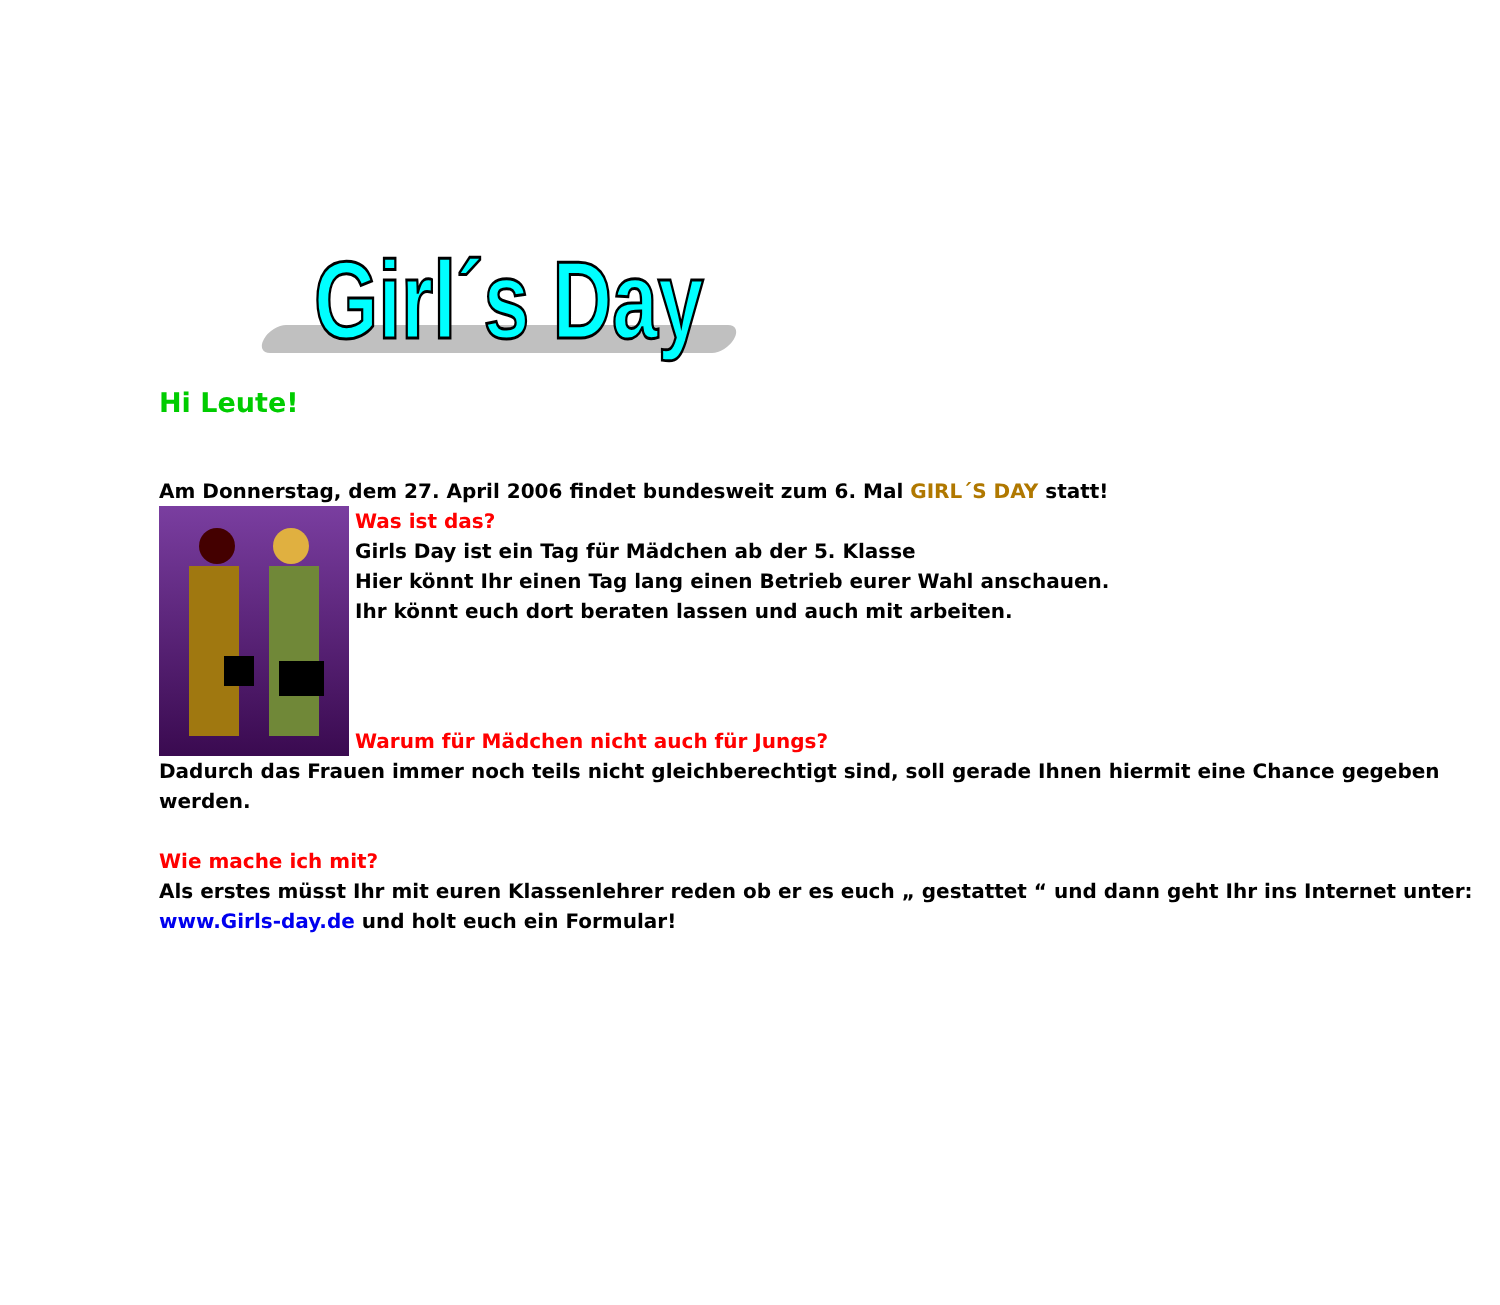Girl´s Day
Hi Leute!
Am Donnerstag, dem 27. April 2006 findet bundesweit zum 6. Mal GIRL´S DAY statt!
Was ist das?
Girls Day ist ein Tag für Mädchen ab der 5. Klasse
Hier könnt Ihr einen Tag lang einen Betrieb eurer Wahl anschauen.
Ihr könnt euch dort beraten lassen und auch mit arbeiten.
Warum für Mädchen nicht auch für Jungs?
Dadurch das Frauen immer noch teils nicht gleichberechtigt sind, soll gerade Ihnen hiermit eine Chance gegeben werden.
Wie mache ich mit?
Als erstes müsst Ihr mit euren Klassenlehrer reden ob er es euch „ gestattet “ und dann geht Ihr ins Internet unter: www.Girls-day.de und holt euch ein Formular!